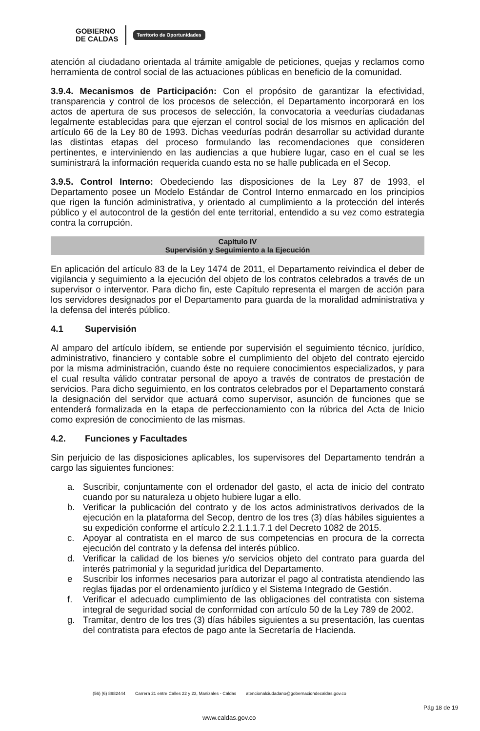GOBIERNO
DE CALDAS
Territorio de Oportunidades
atención al ciudadano orientada al trámite amigable de peticiones, quejas y reclamos como herramienta de control social de las actuaciones públicas en beneficio de la comunidad.
3.9.4. Mecanismos de Participación: Con el propósito de garantizar la efectividad, transparencia y control de los procesos de selección, el Departamento incorporará en los actos de apertura de sus procesos de selección, la convocatoria a veedurías ciudadanas legalmente establecidas para que ejerzan el control social de los mismos en aplicación del artículo 66 de la Ley 80 de 1993. Dichas veedurías podrán desarrollar su actividad durante las distintas etapas del proceso formulando las recomendaciones que consideren pertinentes, e interviniendo en las audiencias a que hubiere lugar, caso en el cual se les suministrará la información requerida cuando esta no se halle publicada en el Secop.
3.9.5. Control Interno: Obedeciendo las disposiciones de la Ley 87 de 1993, el Departamento posee un Modelo Estándar de Control Interno enmarcado en los principios que rigen la función administrativa, y orientado al cumplimiento a la protección del interés público y el autocontrol de la gestión del ente territorial, entendido a su vez como estrategia contra la corrupción.
Capítulo IV
Supervisión y Seguimiento a la Ejecución
En aplicación del artículo 83 de la Ley 1474 de 2011, el Departamento reivindica el deber de vigilancia y seguimiento a la ejecución del objeto de los contratos celebrados a través de un supervisor o interventor. Para dicho fin, este Capítulo representa el margen de acción para los servidores designados por el Departamento para guarda de la moralidad administrativa y la defensa del interés público.
4.1 Supervisión
Al amparo del artículo ibídem, se entiende por supervisión el seguimiento técnico, jurídico, administrativo, financiero y contable sobre el cumplimiento del objeto del contrato ejercido por la misma administración, cuando éste no requiere conocimientos especializados, y para el cual resulta válido contratar personal de apoyo a través de contratos de prestación de servicios. Para dicho seguimiento, en los contratos celebrados por el Departamento constará la designación del servidor que actuará como supervisor, asunción de funciones que se entenderá formalizada en la etapa de perfeccionamiento con la rúbrica del Acta de Inicio como expresión de conocimiento de las mismas.
4.2. Funciones y Facultades
Sin perjuicio de las disposiciones aplicables, los supervisores del Departamento tendrán a cargo las siguientes funciones:
a. Suscribir, conjuntamente con el ordenador del gasto, el acta de inicio del contrato cuando por su naturaleza u objeto hubiere lugar a ello.
b. Verificar la publicación del contrato y de los actos administrativos derivados de la ejecución en la plataforma del Secop, dentro de los tres (3) días hábiles siguientes a su expedición conforme el artículo 2.2.1.1.1.7.1 del Decreto 1082 de 2015.
c. Apoyar al contratista en el marco de sus competencias en procura de la correcta ejecución del contrato y la defensa del interés público.
d. Verificar la calidad de los bienes y/o servicios objeto del contrato para guarda del interés patrimonial y la seguridad jurídica del Departamento.
e Suscribir los informes necesarios para autorizar el pago al contratista atendiendo las reglas fijadas por el ordenamiento jurídico y el Sistema Integrado de Gestión.
f. Verificar el adecuado cumplimiento de las obligaciones del contratista con sistema integral de seguridad social de conformidad con artículo 50 de la Ley 789 de 2002.
g. Tramitar, dentro de los tres (3) días hábiles siguientes a su presentación, las cuentas del contratista para efectos de pago ante la Secretaría de Hacienda.
(56) (6) 8982444 Carrera 21 entre Calles 22 y 23, Manizales - Caldas atencionalciudadano@gobernaciondecaldas.gov.co
www.caldas.gov.co
Pág 18 de 19